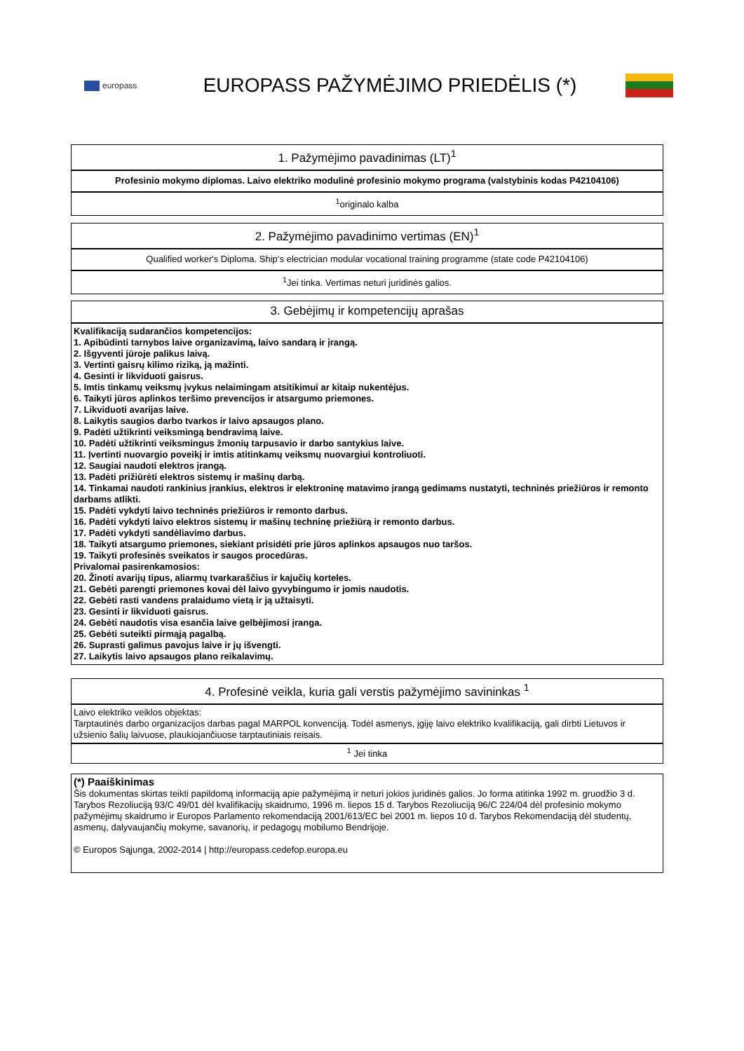europass
EUROPASS PAŽYMĖJIMO PRIEDĖLIS (*)
1. Pažymėjimo pavadinimas (LT)<sup>1</sup>
Profesinio mokymo diplomas. Laivo elektriko modulinė profesinio mokymo programa (valstybinis kodas P42104106)
<sup>1</sup> originalo kalba
2. Pažymėjimo pavadinimo vertimas (EN)<sup>1</sup>
Qualified worker's Diploma. Ship‘s electrician modular vocational training programme (state code P42104106)
<sup>1</sup> Jei tinka. Vertimas neturi juridinės galios.
3. Gebėjimų ir kompetencijų aprašas
Kvalifikaciją sudarančios kompetencijos:
1. Apibūdinti tarnybos laive organizavimą, laivo sandarą ir įrangą.
2. Išgyventi jūroje palikus laivą.
3. Vertinti gaisrų kilimo riziką, ją mažinti.
4. Gesinti ir likviduoti gaisrus.
5. Imtis tinkamų veiksmų įvykus nelaimingam atsitikimui ar kitaip nukentėjus.
6. Taikyti jūros aplinkos teršimo prevencijos ir atsargumo priemones.
7. Likviduoti avarijas laive.
8. Laikytis saugios darbo tvarkos ir laivo apsaugos plano.
9. Padėti užtikrinti veiksmingą bendravimą laive.
10. Padėti užtikrinti veiksmingus žmonių tarpusavio ir darbo santykius laive.
11. Įvertinti nuovargio poveikį ir imtis atitinkamų veiksmų nuovargiui kontroliuoti.
12. Saugiai naudoti elektros įrangą.
13. Padėti prižiūrėti elektros sistemų ir mašinų darbą.
14. Tinkamai naudoti rankinius įrankius, elektros ir elektroninę matavimo įrangą gedimams nustatyti, techninės priežiūros ir remonto darbams atlikti.
15. Padėti vykdyti laivo techninės priežiūros ir remonto darbus.
16. Padėti vykdyti laivo elektros sistemų ir mašinų techninę priežiūrą ir remonto darbus.
17. Padėti vykdyti sandėliavimo darbus.
18. Taikyti atsargumo priemones, siekiant prisidėti prie jūros aplinkos apsaugos nuo taršos.
19. Taikyti profesinės sveikatos ir saugos procedūras.
Privalomai pasirenkamosios:
20. Žinoti avarijų tipus, aliarmų tvarkaraščius ir kajučių korteles.
21. Gebėti parengti priemones kovai dėl laivo gyvybingumo ir jomis naudotis.
22. Gebėti rasti vandens pralaidumo vietą ir ją užtaisyti.
23. Gesinti ir likviduoti gaisrus.
24. Gebėti naudotis visa esančia laive gelbėjimosi įranga.
25. Gebėti suteikti pirmąją pagalbą.
26. Suprasti galimus pavojus laive ir jų išvengti.
27. Laikytis laivo apsaugos plano reikalavimų.
4. Profesinė veikla, kuria gali verstis pažymėjimo savininkas <sup>1</sup>
Laivo elektriko veiklos objektas:
Tarptautinės darbo organizacijos darbas pagal MARPOL konvenciją. Todėl asmenys, įgiję laivo elektriko kvalifikaciją, gali dirbti Lietuvos ir užsienio šalių laivuose, plaukiojančiuose tarptautiniais reisais.
<sup>1</sup> Jei tinka
(*) Paaiškinimas
Šis dokumentas skirtas teikti papildomą informaciją apie pažymėjimą ir neturi jokios juridinės galios. Jo forma atitinka 1992 m. gruodžio 3 d. Tarybos Rezoliuciją 93/C 49/01 dėl kvalifikacijų skaidrumo, 1996 m. liepos 15 d. Tarybos Rezoliuciją 96/C 224/04 dėl profesinio mokymo pažymėjimų skaidrumo ir Europos Parlamento rekomendaciją 2001/613/EC bei 2001 m. liepos 10 d. Tarybos Rekomendaciją dėl studentų, asmenų, dalyvaujančių mokyme, savanorių, ir pedagogų mobilumo Bendrijoje.
© Europos Sąjunga, 2002-2014 | http://europass.cedefop.europa.eu